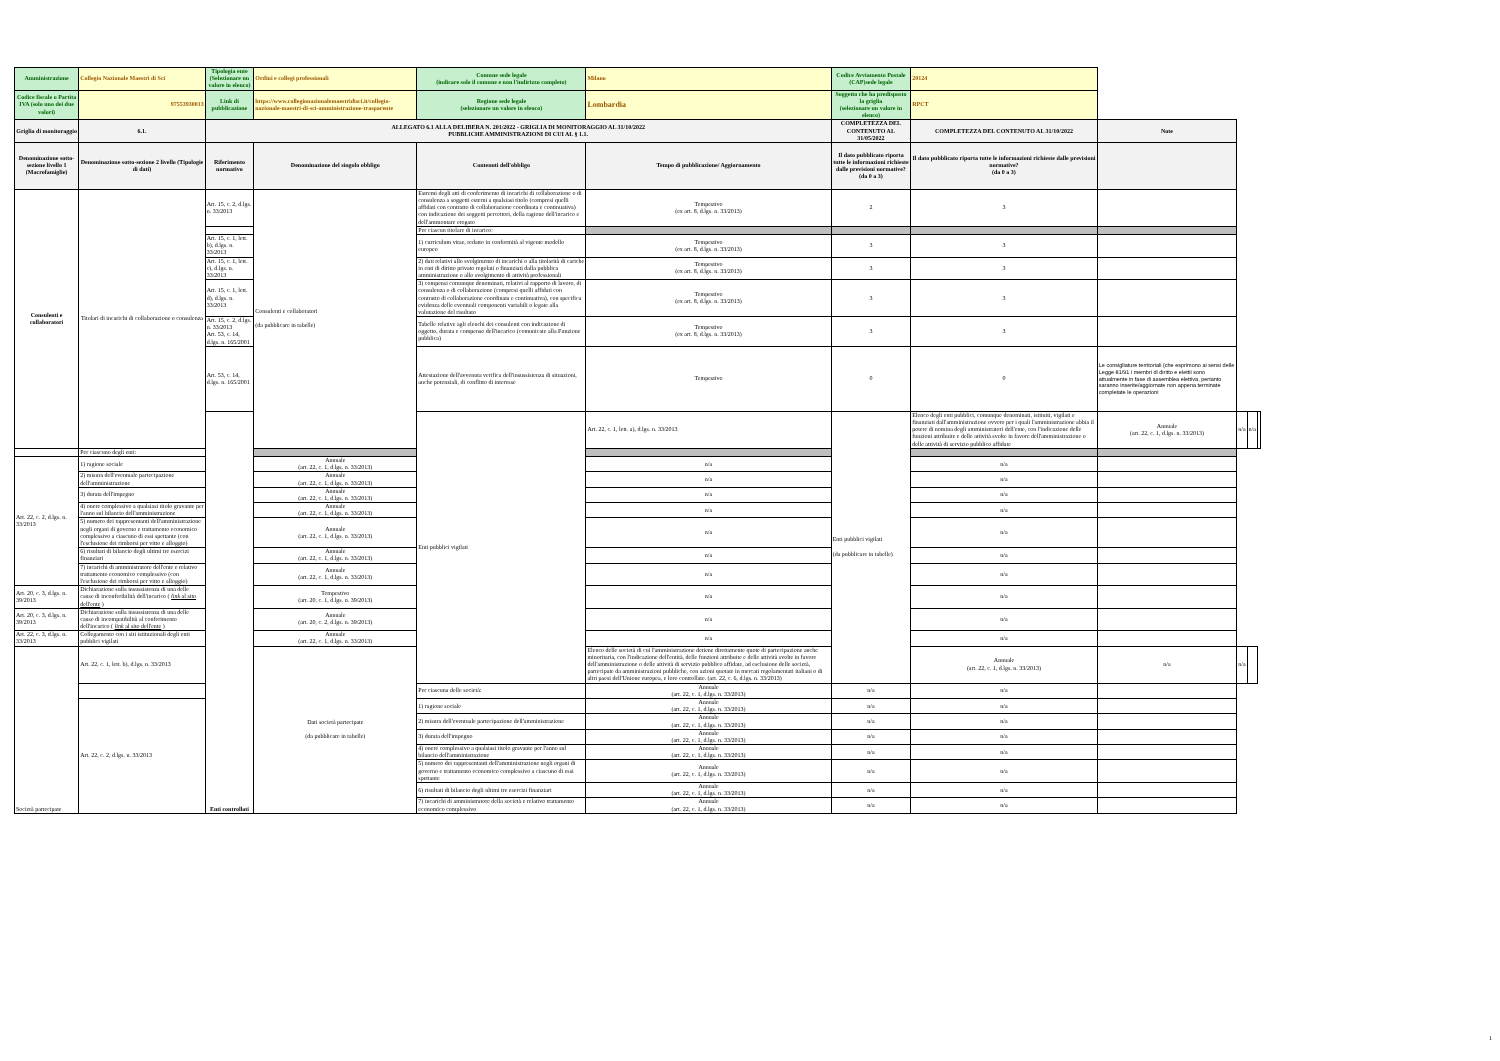| Amministrazione | Collegio Nazionale Maestri di Sci | Tipologia ente (Selezionare un valore in elenco) | Ordini e collegi professionali | Comune sede legale (indicare solo il comune e non l'indirizzo completo) | Milano | Codice Avviamento Postale (CAP)sede legale | 20124 | | | | |
| Codice fiscale o Partita IVA (solo uno dei due valori) | 97553930013 | Link di pubblicazione | https://www.collegionazionalemaestridisci.it/collegio-nazionale-maestri-di-sci-amministrazione-trasparente | Regione sede legale (selezionare un valore in elenco) | Lombardia | Soggetto che ha predisposto la griglia (selezionare un valore in elenco) | RPCT | | | | |
| Griglia di monitoraggio | 6.1. | ALLEGATO 6.1 ALLA DELIBERA N. 201/2022 - GRIGLIA DI MONITORAGGIO AL 31/10/2022 PUBBLICHE AMMINISTRAZIONI DI CUI AL § 1.1. | | | | COMPLETEZZA DEL CONTENUTO AL 31/05/2022 | COMPLETEZZA DEL CONTENUTO AL 31/10/2022 | Note | | | |
| Denominazione sotto-sezione livello 1 (Macrofamiglie) | Denominazione sotto-sezione 2 livello (Tipologie di dati) | Riferimento normativo | Denominazione del singolo obbligo | Contenuti dell'obbligo | Tempo di pubblicazione/ Aggiornamento | Il dato pubblicato riporta tutte le informazioni richieste dalle previsioni normative? (da 0 a 3) | Il dato pubblicato riporta tutte le informazioni richieste dalle previsioni normative? (da 0 a 3) | | | | |
| Consulenti e collaboratori | Titolari di incarichi di collaborazione o consulenza | Art. 15, c. 2, d.lgs. n. 33/2013 | Consulenti e collaboratori (da pubblicare in tabelle) | Estremi degli atti di conferimento di incarichi di collaborazione o di consulenza a soggetti esterni a qualsiasi titolo (compresi quelli affidati con contratto di collaborazione coordinata e continuativa) con indicazione dei soggetti percettori, della ragione dell'incarico e dell'ammontare erogato | Tempestivo (ex art. 8, d.lgs. n. 33/2013) | 2 | 3 | | | | |
| | | | | Per ciascun titolare di incarico: | | | | | | | |
| | | Art. 15, c. 1, lett. b), d.lgs. n. 33/2013 | | 1) curriculum vitae, redatto in conformità al vigente modello europeo | Tempestivo (ex art. 8, d.lgs. n. 33/2013) | 3 | 3 | | | | |
| | | Art. 15, c. 1, lett. c), d.lgs. n. 33/2013 | | 2) dati relativi allo svolgimento di incarichi o alla titolarità di cariche in enti di diritto privato regolati o finanziati dalla pubblica amministrazione o allo svolgimento di attività professionali | Tempestivo (ex art. 8, d.lgs. n. 33/2013) | 3 | 3 | | | | |
| | | Art. 15, c. 1, lett. d), d.lgs. n. 33/2013 | | 3) compensi comunque denominati, relativi al rapporto di lavoro, di consulenza o di collaborazione (compresi quelli affidati con contratto di collaborazione coordinata e continuativa), con specifica evidenza delle eventuali componenti variabili o legate alla valutazione del risultato | Tempestivo (ex art. 8, d.lgs. n. 33/2013) | 3 | 3 | | | | |
| | | Art. 15, c. 2, d.lgs. n. 33/2013 Art. 53, c. 14, d.lgs. n. 165/2001 | | Tabelle relative agli elenchi dei consulenti con indicazione di oggetto, durata e compenso dell'incarico (comunicate alla Funzione pubblica) | Tempestivo (ex art. 8, d.lgs. n. 33/2013) | 3 | 3 | | | | |
| | | Art. 53, c. 14, d.lgs. n. 165/2001 | | Attestazione dell'avvenuta verifica dell'insussistenza di situazioni, anche potenziali, di conflitto di interesse | Tempestivo | 0 | 0 | Le consigliature territoriali (che esprimono ai sensi delle Legge 81/91 i membri di diritto e elettii sono attualmente in fase di assemblea elettiva, pertanto saranno inserite/aggiornate non appena terminate completate le operazioni | | | |
| | | Enti controllati | | Enti pubblici vigilati | Art. 22, c. 1, lett. a), d.lgs. n. 33/2013 | Enti pubblici vigilati (da pubblicare in tabelle) | Elenco degli enti pubblici, comunque denominati, istituiti, vigilati e finanziati dall'amministrazione ovvero per i quali l'amministrazione abbia il potere di nomina degli amministratori dell'ente, con l'indicazione delle funzioni attribuite e delle attività svolte in favore dell'amministrazione o delle attività di servizio pubblico affidate | Annuale (art. 22, c. 1, d.lgs. n. 33/2013) | n/a | n/a | |
| | Per ciascuno degli enti: | | | | | | | | | | |
| Art. 22, c. 2, d.lgs. n. 33/2013 | 1) ragione sociale | | Annuale (art. 22, c. 1, d.lgs. n. 33/2013) | | n/a | | n/a | | | | |
| | 2) misura dell'eventuale partecipazione dell'amministrazione | | Annuale (art. 22, c. 1, d.lgs. n. 33/2013) | | n/a | | n/a | | | | |
| | 3) durata dell'impegno | | Annuale (art. 22, c. 1, d.lgs. n. 33/2013) | | n/a | | n/a | | | | |
| | 4) onere complessivo a qualsiasi titolo gravante per l'anno sul bilancio dell'amministrazione | | Annuale (art. 22, c. 1, d.lgs. n. 33/2013) | | n/a | | n/a | | | | |
| | 5) numero dei rappresentanti dell'amministrazione negli organi di governo e trattamento economico complessivo a ciascuno di essi spettante (con l'esclusione dei rimborsi per vitto e alloggio) | | Annuale (art. 22, c. 1, d.lgs. n. 33/2013) | | n/a | | n/a | | | | |
| | 6) risultati di bilancio degli ultimi tre esercizi finanziari | | Annuale (art. 22, c. 1, d.lgs. n. 33/2013) | | n/a | | n/a | | | | |
| | 7) incarichi di amministratore dell'ente e relativo trattamento economico complessivo (con l'esclusione dei rimborsi per vitto e alloggio) | | Annuale (art. 22, c. 1, d.lgs. n. 33/2013) | | n/a | | n/a | | | | |
| Art. 20, c. 3, d.lgs. n. 39/2013 | Dichiarazione sulla insussistenza di una delle cause di inconferibilità dell'incarico ( link al sito dell'ente ) | | Tempestivo (art. 20, c. 1, d.lgs. n. 39/2013) | | n/a | | n/a | | | | |
| Art. 20, c. 3, d.lgs. n. 39/2013 | Dichiarazione sulla insussistenza di una delle cause di incompatibilità al conferimento dell'incarico ( link al sito dell'ente ) | | Annuale (art. 20, c. 2, d.lgs. n. 39/2013) | | n/a | | n/a | | | | |
| Art. 22, c. 3, d.lgs. n. 33/2013 | Collegamento con i siti istituzionali degli enti pubblici vigilati | | Annuale (art. 22, c. 1, d.lgs. n. 33/2013) | | n/a | | n/a | | | | |
| Società partecipate | Art. 22, c. 1, lett. b), d.lgs. n. 33/2013 | | Dati società partecipate (da pubblicare in tabelle) | | Elenco delle società di cui l'amministrazione detiene direttamente quote di partecipazione anche minoritaria, con l'indicazione dell'entità, delle funzioni attribuite e delle attività svolte in favore dell'amministrazione o delle attività di servizio pubblico affidate, ad esclusione delle società, partecipate da amministrazioni pubbliche, con azioni quotate in mercati regolamentati italiani o di altri paesi dell'Unione europea, e loro controllate. (art. 22, c. 6, d.lgs. n. 33/2013) | | Annuale (art. 22, c. 1, d.lgs. n. 33/2013) | n/a | n/a | | |
| | | | | Per ciascuna delle società: | Annuale (art. 22, c. 1, d.lgs. n. 33/2013) | n/a | n/a | | | | |
| | Art. 22, c. 2, d.lgs. n. 33/2013 | | | 1) ragione sociale | Annuale (art. 22, c. 1, d.lgs. n. 33/2013) | n/a | n/a | | | | |
| | | | | 2) misura dell'eventuale partecipazione dell'amministrazione | Annuale (art. 22, c. 1, d.lgs. n. 33/2013) | n/a | n/a | | | | |
| | | | | 3) durata dell'impegno | Annuale (art. 22, c. 1, d.lgs. n. 33/2013) | n/a | n/a | | | | |
| | | | | 4) onere complessivo a qualsiasi titolo gravante per l'anno sul bilancio dell'amministrazione | Annuale (art. 22, c. 1, d.lgs. n. 33/2013) | n/a | n/a | | | | |
| | | | | 5) numero dei rappresentanti dell'amministrazione negli organi di governo e trattamento economico complessivo a ciascuno di essi spettante | Annuale (art. 22, c. 1, d.lgs. n. 33/2013) | n/a | n/a | | | | |
| | | | | 6) risultati di bilancio degli ultimi tre esercizi finanziari | Annuale (art. 22, c. 1, d.lgs. n. 33/2013) | n/a | n/a | | | | |
| | | | | 7) incarichi di amministratore della società e relativo trattamento economico complessivo | Annuale (art. 22, c. 1, d.lgs. n. 33/2013) | n/a | n/a | | | | |
1